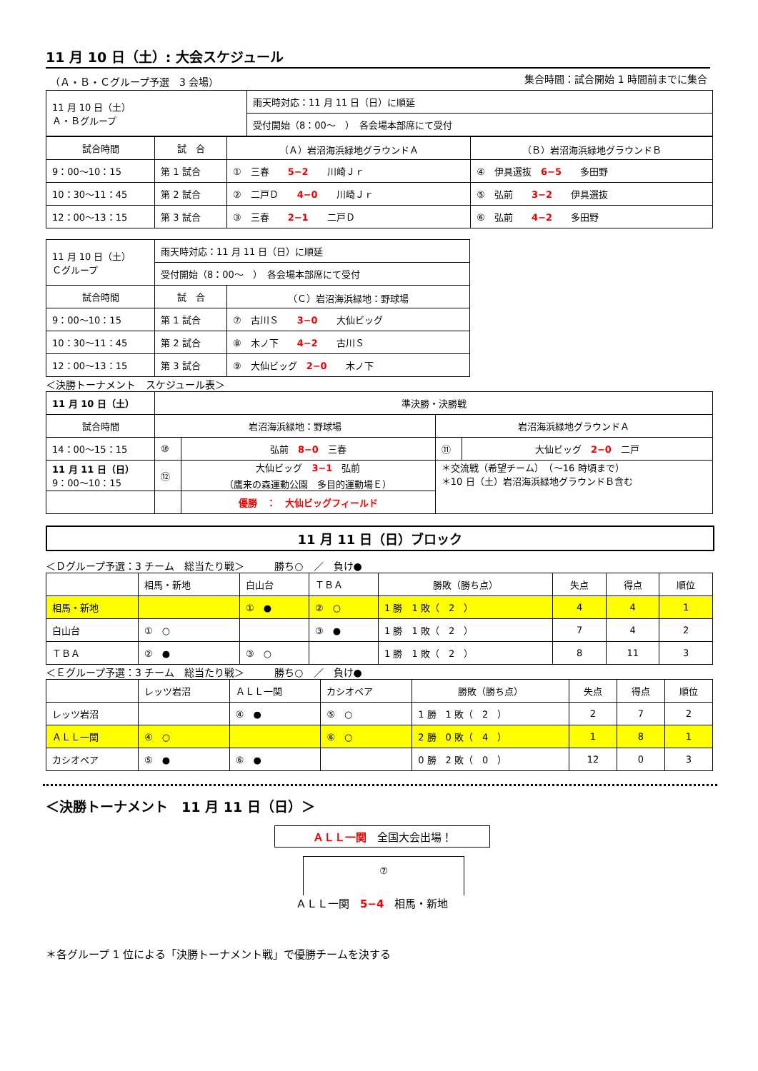11 月 10 日（土）: 大会スケジュール
（Ａ・Ｂ・Ｃグループ予選　3 会場） 集合時間：試合開始 1 時間前までに集合
| 11 月 10 日（土） Ａ・Ｂグループ | 雨天時対応：11 月 11 日（日）に順延 |
| | 受付開始（8：00～ ） 各会場本部席にて受付 |
| 試合時間 | 試 合 | （Ａ）岩沼海浜緑地グラウンドＡ | （Ｂ）岩沼海浜緑地グラウンドＢ |
| 9：00～10：15 | 第 1 試合 | ① 三春 5−2 川崎Ｊｒ | ④ 伊具選抜 6−5 多田野 |
| 10：30～11：45 | 第 2 試合 | ② 二戸Ｄ 4−0 川崎Ｊｒ | ⑤ 弘前 3−2 伊具選抜 |
| 12：00～13：15 | 第 3 試合 | ③ 三春 2−1 二戸Ｄ | ⑥ 弘前 4−2 多田野 |
| 11 月 10 日（土） Ｃグループ | 雨天時対応：11 月 11 日（日）に順延 | |
| | 受付開始（8：00～ ） 各会場本部席にて受付 | |
| 試合時間 | 試 合 | （Ｃ）岩沼海浜緑地：野球場 |
| 9：00～10：15 | 第 1 試合 | ⑦ 古川Ｓ 3−0 大仙ビッグ |
| 10：30～11：45 | 第 2 試合 | ⑧ 木ノ下 4−2 古川Ｓ |
| 12：00～13：15 | 第 3 試合 | ⑨ 大仙ビッグ 2−0 木ノ下 |
＜決勝トーナメント　スケジュール表＞
| 11 月 10 日（土） | 準決勝・決勝戦 | | | |
| 試合時間 | 岩沼海浜緑地：野球場 | | 岩沼海浜緑地グラウンドＡ | |
| 14：00～15：15 | ⑩ | 弘前 8−0 三春 | ⑪ | 大仙ビッグ 2−0 二戸 |
| 11 月 11 日（日） 9：00～10：15 | ⑫ | 大仙ビッグ 3−1 弘前 （鷹来の森運動公園 多目的運動場Ｅ） | ＊交流戦（希望チーム） （～16 時頃まで） ＊10 日（土）岩沼海浜緑地グラウンドＢ含む | |
| | | 優勝 ： 大仙ビッグフィールド | | |
11 月 11 日（日）ブロック
＜Ｄグループ予選：3 チーム　総当たり戦＞　　　勝ち○　／　負け●
| | 相馬・新地 | 白山台 | ＴＢＡ | 勝敗（勝ち点） | 失点 | 得点 | 順位 |
| 相馬・新地 | | ① ● | ② ○ | 1 勝 1 敗（ 2 ） | 4 | 4 | 1 |
| 白山台 | ① ○ | | ③ ● | 1 勝 1 敗（ 2 ） | 7 | 4 | 2 |
| ＴＢＡ | ② ● | ③ ○ | | 1 勝 1 敗（ 2 ） | 8 | 11 | 3 |
＜Ｅグループ予選：3 チーム　総当たり戦＞　　　勝ち○　／　負け●
| | レッツ岩沼 | ＡＬＬ一関 | カシオペア | 勝敗（勝ち点） | 失点 | 得点 | 順位 |
| レッツ岩沼 | | ④ ● | ⑤ ○ | 1 勝 1 敗（ 2 ） | 2 | 7 | 2 |
| ＡＬＬ一関 | ④ ○ | | ⑥ ○ | 2 勝 0 敗（ 4 ） | 1 | 8 | 1 |
| カシオペア | ⑤ ● | ⑥ ● | | 0 勝 2 敗（ 0 ） | 12 | 0 | 3 |
＜決勝トーナメント　11 月 11 日（日）＞
ＡＬＬ一関　全国大会出場！
⑦
ＡＬＬ一関　5−4　相馬・新地
＊各グループ 1 位による「決勝トーナメント戦」で優勝チームを決する